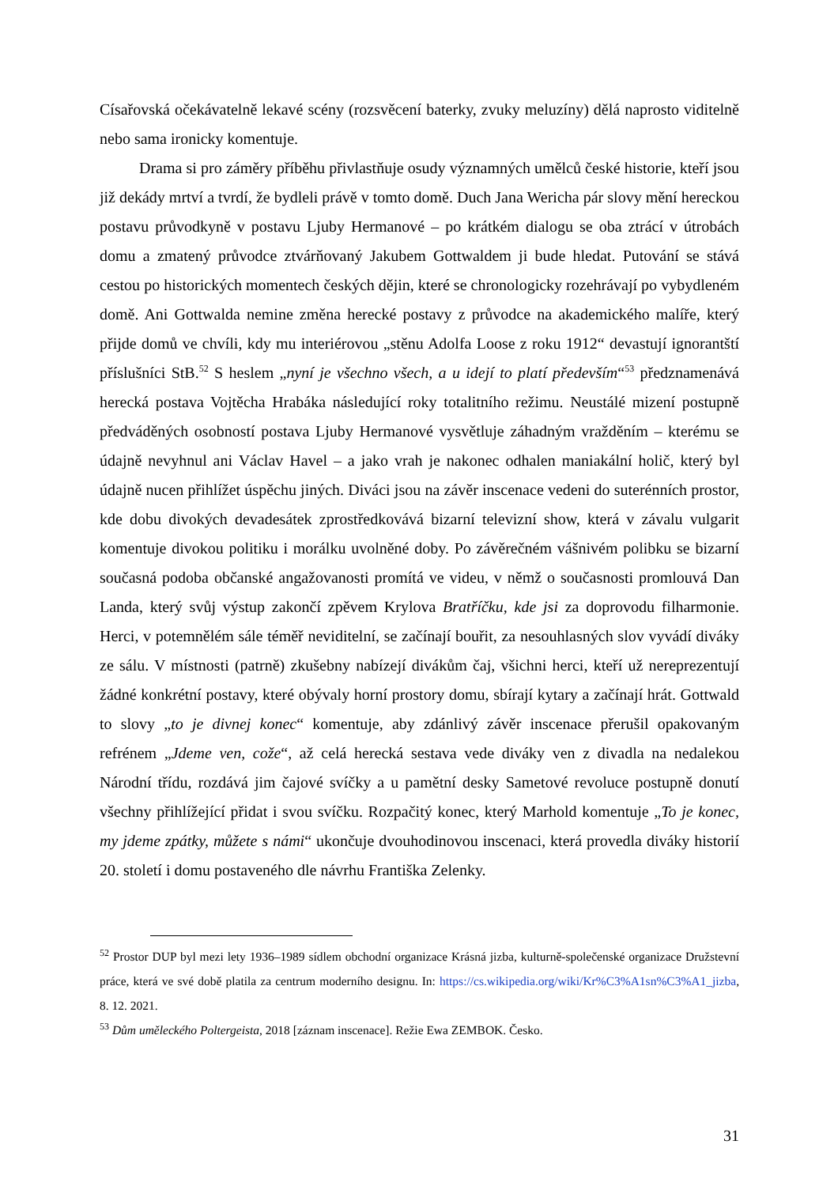Císařovská očekávatelně lekavé scény (rozsvěcení baterky, zvuky meluzíny) dělá naprosto viditelně nebo sama ironicky komentuje.
Drama si pro záměry příběhu přivlastňuje osudy významných umělců české historie, kteří jsou již dekády mrtví a tvrdí, že bydleli právě v tomto domě. Duch Jana Wericha pár slovy mění hereckou postavu průvodkyně v postavu Ljuby Hermanové – po krátkém dialogu se oba ztrácí v útrobách domu a zmatený průvodce ztvárňovaný Jakubem Gottwaldem ji bude hledat. Putování se stává cestou po historických momentech českých dějin, které se chronologicky rozehrávají po vybydleném domě. Ani Gottwalda nemine změna herecké postavy z průvodce na akademického malíře, který přijde domů ve chvíli, kdy mu interiérovou „stěnu Adolfa Loose z roku 1912“ devastují ignorantští příslušníci StB.<sup>52</sup> S heslem „nyní je všechno všech, a u idejí to platí především“<sup>53</sup> předznamenává herecká postava Vojtěcha Hrabáka následující roky totalitního režimu. Neustálé mizení postupně předváděných osobností postava Ljuby Hermanové vysvětluje záhadným vražděním – kterému se údajně nevyhnul ani Václav Havel – a jako vrah je nakonec odhalen maniakální holič, který byl údajně nucen přihlížet úspěchu jiných. Diváci jsou na závěr inscenace vedeni do suterénních prostor, kde dobu divokých devadesátek zprostředkovává bizarní televizní show, která v závalu vulgarit komentuje divokou politiku i morálku uvolněné doby. Po závěrečném vášnivém polibku se bizarní současná podoba občanské angažovanosti promítá ve videu, v němž o současnosti promlouvá Dan Landa, který svůj výstup zakončí zpěvem Krylova Bratříčku, kde jsi za doprovodu filharmonie. Herci, v potemnělém sále téměř neviditelní, se začínají bouřit, za nesouhlasných slov vyvádí diváky ze sálu. V místnosti (patrně) zkušebny nabízejí divákům čaj, všichni herci, kteří už nereprezentují žádné konkrétní postavy, které obývaly horní prostory domu, sbírají kytary a začínají hrát. Gottwald to slovy „to je divnej konec“ komentuje, aby zdánlivý závěr inscenace přerušil opakovaným refrénem „Jdeme ven, cože“, až celá herecká sestava vede diváky ven z divadla na nedalekou Národní třídu, rozdává jim čajové svíčky a u pamětní desky Sametové revoluce postupně donutí všechny přihlížející přidat i svou svíčku. Rozpačitý konec, který Marhold komentuje „To je konec, my jdeme zpátky, můžete s námi“ ukončuje dvouhodinovou inscenaci, která provedla diváky historií 20. století i domu postaveného dle návrhu Františka Zelenky.
<sup>52</sup> Prostor DUP byl mezi lety 1936–1989 sídlem obchodní organizace Krásná jizba, kulturně-společenské organizace Družstevní práce, která ve své době platila za centrum moderního designu. In: https://cs.wikipedia.org/wiki/Kr%C3%A1sn%C3%A1_jizba, 8. 12. 2021.
<sup>53</sup> Dům uměleckého Poltergeista, 2018 [záznam inscenace]. Režie Ewa ZEMBOK. Česko.
31